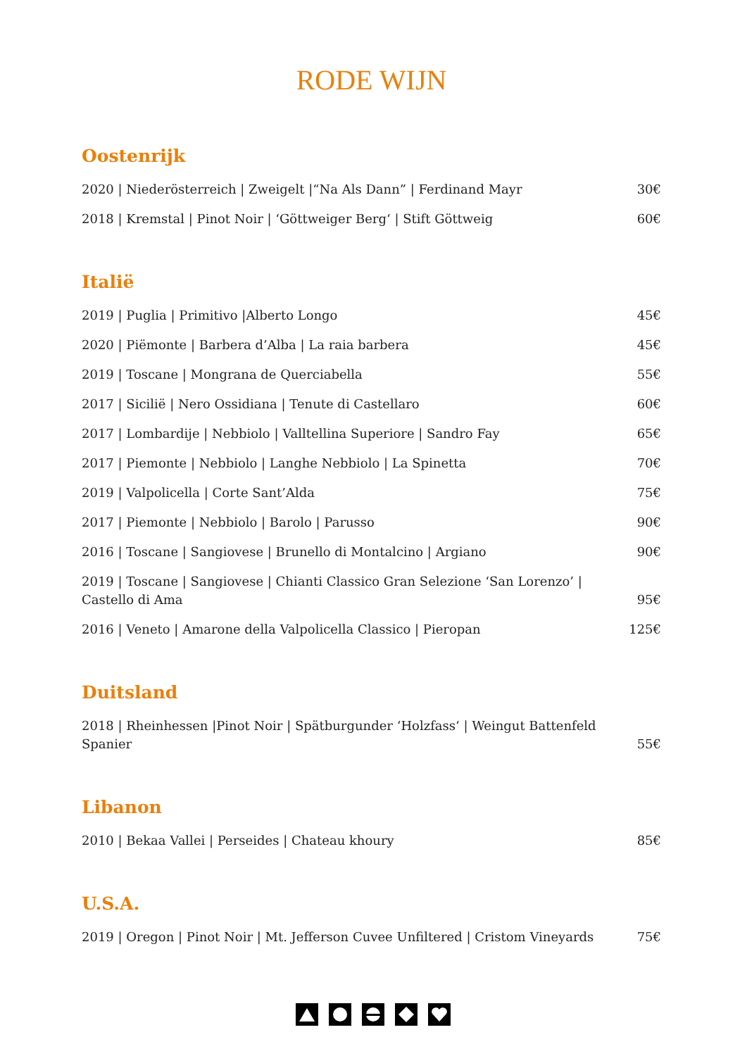RODE WIJN
Oostenrijk
| 2020 / Niederösterreich / Zweigelt /“Na Als Dann” / Ferdinand Mayr | 30€ |
| 2018 / Kremstal / Pinot Noir / ‘Göttweiger Berg‘ / Stift Göttweig | 60€ |
Italië
| 2019 / Puglia / Primitivo /Alberto Longo | 45€ |
| 2020 / Piëmonte / Barbera d’Alba / La raia barbera | 45€ |
| 2019 / Toscane / Mongrana de Querciabella | 55€ |
| 2017 / Sicilië / Nero Ossidiana / Tenute di Castellaro | 60€ |
| 2017 / Lombardije / Nebbiolo / Valltellina Superiore / Sandro Fay | 65€ |
| 2017 / Piemonte / Nebbiolo / Langhe Nebbiolo / La Spinetta | 70€ |
| 2019 / Valpolicella / Corte Sant’Alda | 75€ |
| 2017 / Piemonte / Nebbiolo / Barolo / Parusso | 90€ |
| 2016 / Toscane / Sangiovese / Brunello di Montalcino / Argiano | 90€ |
| 2019 / Toscane / Sangiovese / Chianti Classico Gran Selezione ‘San Lorenzo’ / Castello di Ama | 95€ |
| 2016 / Veneto / Amarone della Valpolicella Classico / Pieropan | 125€ |
Duitsland
| 2018 / Rheinhessen /Pinot Noir / Spätburgunder ‘Holzfass‘ / Weingut Battenfeld Spanier | 55€ |
Libanon
| 2010 / Bekaa Vallei / Perseides / Chateau khoury | 85€ |
U.S.A.
| 2019 / Oregon / Pinot Noir / Mt. Jefferson Cuvee Unfiltered / Cristom Vineyards | 75€ |